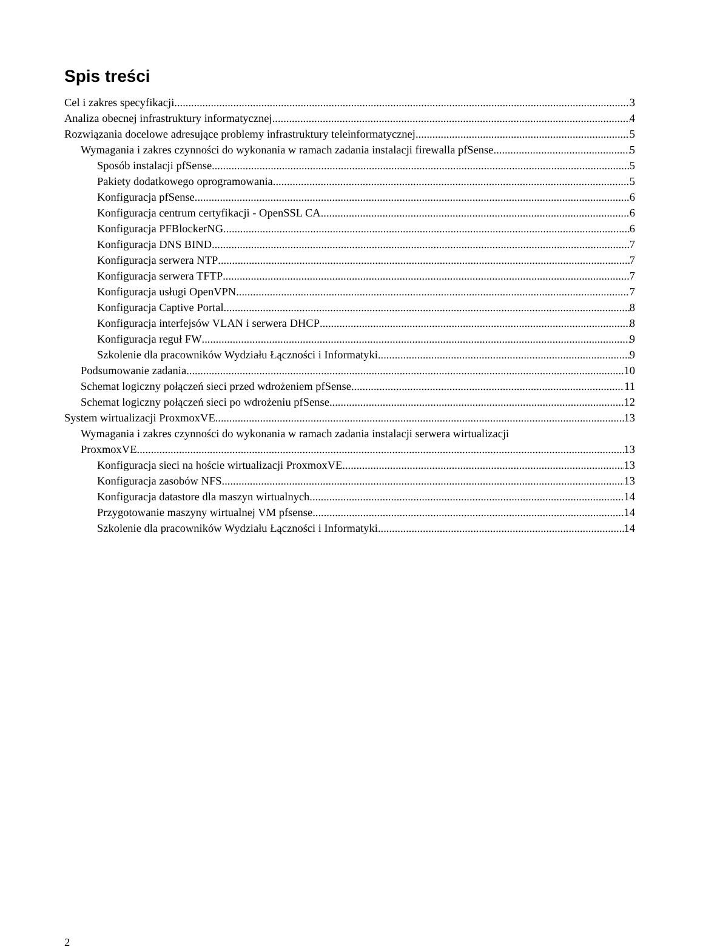Spis treści
Cel i zakres specyfikacji 3
Analiza obecnej infrastruktury informatycznej 4
Rozwiązania docelowe adresujące problemy infrastruktury teleinformatycznej 5
Wymagania i zakres czynności do wykonania w ramach zadania instalacji firewalla pfSense 5
Sposób instalacji pfSense 5
Pakiety dodatkowego oprogramowania 5
Konfiguracja pfSense 6
Konfiguracja centrum certyfikacji - OpenSSL CA 6
Konfiguracja PFBlockerNG 6
Konfiguracja DNS BIND 7
Konfiguracja serwera NTP 7
Konfiguracja serwera TFTP 7
Konfiguracja usługi OpenVPN 7
Konfiguracja Captive Portal 8
Konfiguracja interfejsów VLAN i serwera DHCP 8
Konfiguracja reguł FW 9
Szkolenie dla pracowników Wydziału Łączności i Informatyki 9
Podsumowanie zadania 10
Schemat logiczny połączeń sieci przed wdrożeniem pfSense 11
Schemat logiczny połączeń sieci po wdrożeniu pfSense 12
System wirtualizacji ProxmoxVE 13
Wymagania i zakres czynności do wykonania w ramach zadania instalacji serwera wirtualizacji
ProxmoxVE 13
Konfiguracja sieci na hoście wirtualizacji ProxmoxVE 13
Konfiguracja zasobów NFS 13
Konfiguracja datastore dla maszyn wirtualnych 14
Przygotowanie maszyny wirtualnej VM pfsense 14
Szkolenie dla pracowników Wydziału Łączności i Informatyki 14
2